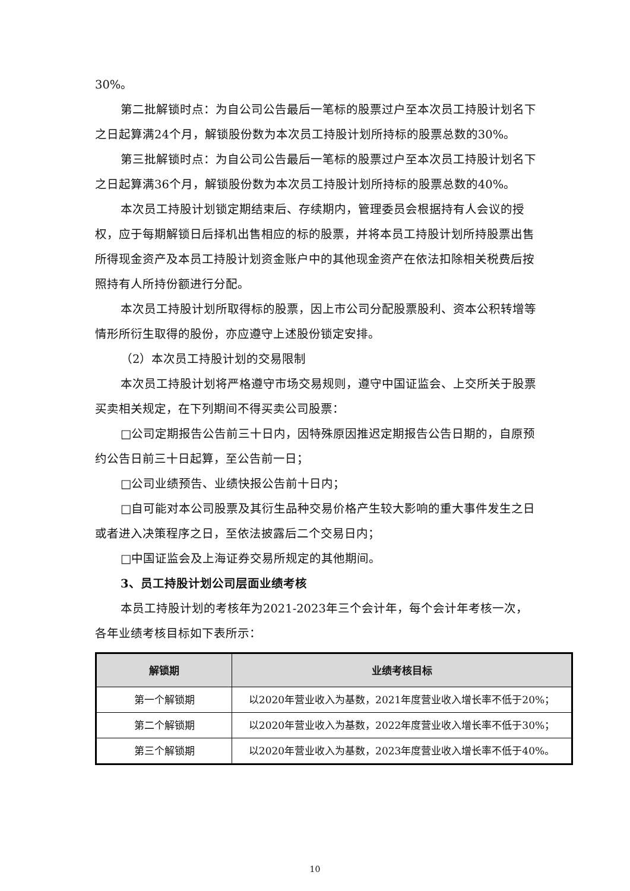30%。
第二批解锁时点：为自公司公告最后一笔标的股票过户至本次员工持股计划名下之日起算满24个月，解锁股份数为本次员工持股计划所持标的股票总数的30%。
第三批解锁时点：为自公司公告最后一笔标的股票过户至本次员工持股计划名下之日起算满36个月，解锁股份数为本次员工持股计划所持标的股票总数的40%。
本次员工持股计划锁定期结束后、存续期内，管理委员会根据持有人会议的授权，应于每期解锁日后择机出售相应的标的股票，并将本员工持股计划所持股票出售所得现金资产及本员工持股计划资金账户中的其他现金资产在依法扣除相关税费后按照持有人所持份额进行分配。
本次员工持股计划所取得标的股票，因上市公司分配股票股利、资本公积转增等情形所衍生取得的股份，亦应遵守上述股份锁定安排。
（2）本次员工持股计划的交易限制
本次员工持股计划将严格遵守市场交易规则，遵守中国证监会、上交所关于股票买卖相关规定，在下列期间不得买卖公司股票：
□公司定期报告公告前三十日内，因特殊原因推迟定期报告公告日期的，自原预约公告日前三十日起算，至公告前一日；
□公司业绩预告、业绩快报公告前十日内；
□自可能对本公司股票及其衍生品种交易价格产生较大影响的重大事件发生之日或者进入决策程序之日，至依法披露后二个交易日内；
□中国证监会及上海证券交易所规定的其他期间。
3、员工持股计划公司层面业绩考核
本员工持股计划的考核年为2021-2023年三个会计年，每个会计年考核一次，各年业绩考核目标如下表所示：
| 解锁期 | 业绩考核目标 |
| --- | --- |
| 第一个解锁期 | 以2020年营业收入为基数，2021年度营业收入增长率不低于20%； |
| 第二个解锁期 | 以2020年营业收入为基数，2022年度营业收入增长率不低于30%； |
| 第三个解锁期 | 以2020年营业收入为基数，2023年度营业收入增长率不低于40%。 |
10